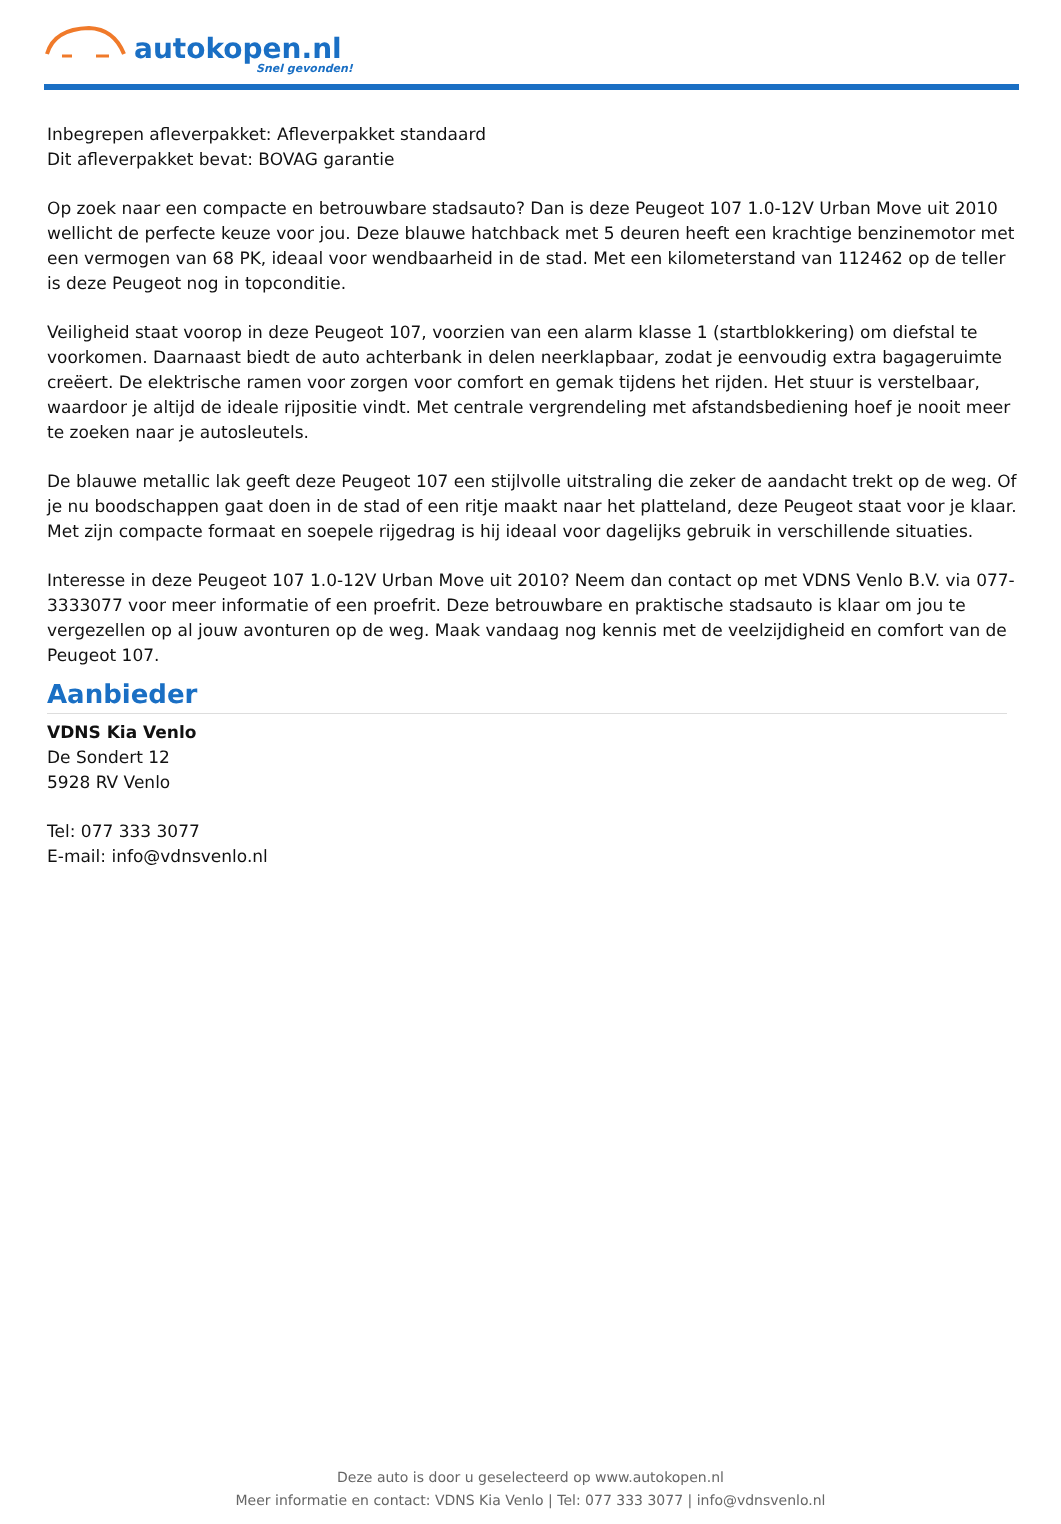autokopen.nl
Snel gevonden!
Inbegrepen afleverpakket: Afleverpakket standaard
Dit afleverpakket bevat: BOVAG garantie
Op zoek naar een compacte en betrouwbare stadsauto? Dan is deze Peugeot 107 1.0-12V Urban Move uit 2010 wellicht de perfecte keuze voor jou. Deze blauwe hatchback met 5 deuren heeft een krachtige benzinemotor met een vermogen van 68 PK, ideaal voor wendbaarheid in de stad. Met een kilometerstand van 112462 op de teller is deze Peugeot nog in topconditie.
Veiligheid staat voorop in deze Peugeot 107, voorzien van een alarm klasse 1 (startblokkering) om diefstal te voorkomen. Daarnaast biedt de auto achterbank in delen neerklapbaar, zodat je eenvoudig extra bagageruimte creëert. De elektrische ramen voor zorgen voor comfort en gemak tijdens het rijden. Het stuur is verstelbaar, waardoor je altijd de ideale rijpositie vindt. Met centrale vergrendeling met afstandsbediening hoef je nooit meer te zoeken naar je autosleutels.
De blauwe metallic lak geeft deze Peugeot 107 een stijlvolle uitstraling die zeker de aandacht trekt op de weg. Of je nu boodschappen gaat doen in de stad of een ritje maakt naar het platteland, deze Peugeot staat voor je klaar. Met zijn compacte formaat en soepele rijgedrag is hij ideaal voor dagelijks gebruik in verschillende situaties.
Interesse in deze Peugeot 107 1.0-12V Urban Move uit 2010? Neem dan contact op met VDNS Venlo B.V. via 077-3333077 voor meer informatie of een proefrit. Deze betrouwbare en praktische stadsauto is klaar om jou te vergezellen op al jouw avonturen op de weg. Maak vandaag nog kennis met de veelzijdigheid en comfort van de Peugeot 107.
Aanbieder
VDNS Kia Venlo
De Sondert 12
5928 RV Venlo
Tel: 077 333 3077
E-mail: info@vdnsvenlo.nl
Deze auto is door u geselecteerd op www.autokopen.nl
Meer informatie en contact: VDNS Kia Venlo | Tel: 077 333 3077 | info@vdnsvenlo.nl